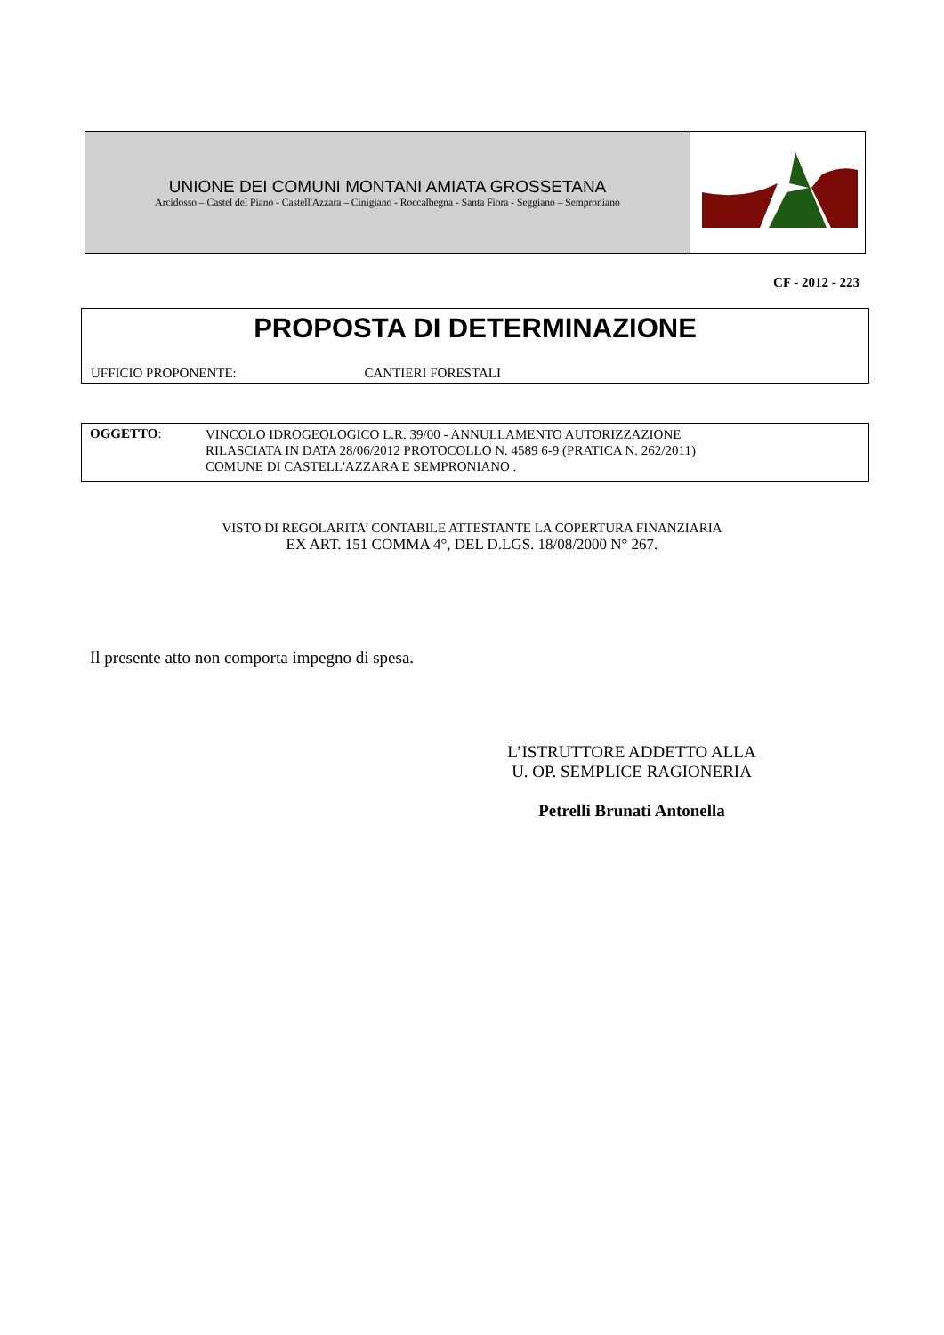UNIONE DEI COMUNI MONTANI AMIATA GROSSETANA
Arcidosso – Castel del Piano - Castell'Azzara – Cinigiano - Roccalbegna - Santa Fiora - Seggiano – Semproniano
CF - 2012 - 223
PROPOSTA DI DETERMINAZIONE
UFFICIO PROPONENTE: CANTIERI FORESTALI
OGGETTO:
VINCOLO IDROGEOLOGICO L.R. 39/00 - ANNULLAMENTO AUTORIZZAZIONE
RILASCIATA IN DATA 28/06/2012 PROTOCOLLO N. 4589 6-9 (PRATICA N. 262/2011)
COMUNE DI CASTELL'AZZARA E SEMPRONIANO .
VISTO DI REGOLARITA’ CONTABILE ATTESTANTE LA COPERTURA FINANZIARIA
EX ART. 151 COMMA 4°, DEL D.LGS. 18/08/2000 N° 267.
Il presente atto non comporta impegno di spesa.
L’ISTRUTTORE ADDETTO ALLA
U. OP. SEMPLICE RAGIONERIA
Petrelli Brunati Antonella